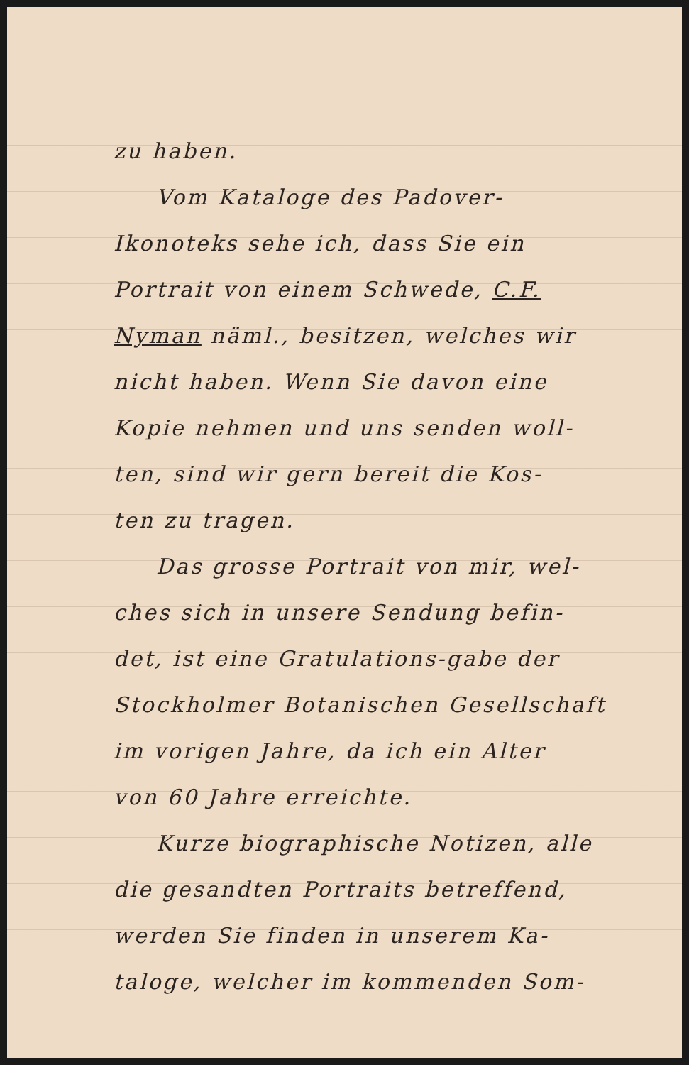zu haben.
Vom Kataloge des Padover-
Ikonoteks sehe ich, dass Sie ein
Portrait von einem Schwede, C.F.
Nyman näml., besitzen, welches wir
nicht haben. Wenn Sie davon eine
Kopie nehmen und uns senden woll-
ten, sind wir gern bereit die Kos-
ten zu tragen.
Das grosse Portrait von mir, wel-
ches sich in unsere Sendung befin-
det, ist eine Gratulations-gabe der
Stockholmer Botanischen Gesellschaft
im vorigen Jahre, da ich ein Alter
von 60 Jahre erreichte.
Kurze biographische Notizen, alle
die gesandten Portraits betreffend,
werden Sie finden in unserem Ka-
taloge, welcher im kommenden Som-